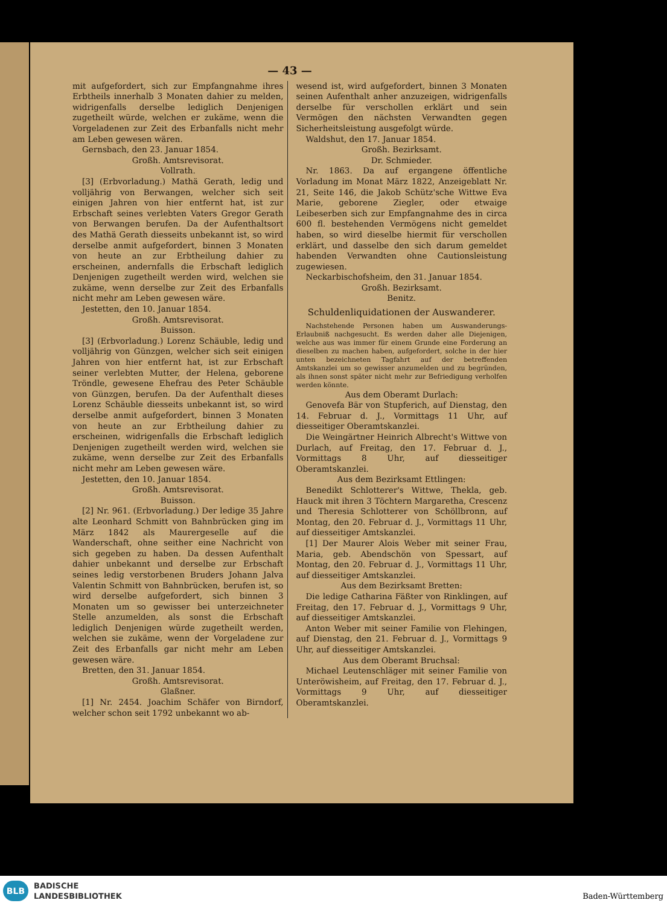— 43 —
mit aufgefordert, sich zur Empfangnahme ihres Erbtheils innerhalb 3 Monaten dahier zu melden, widrigenfalls derselbe lediglich Denjenigen zugetheilt würde, welchen er zukäme, wenn die Vorgeladenen zur Zeit des Erbanfalls nicht mehr am Leben gewesen wären.
Gernsbach, den 23. Januar 1854.
Großh. Amtsrevisorat.
Vollrath.
[3] (Erbvorladung.) Mathä Gerath, ledig und volljährig von Berwangen, welcher sich seit einigen Jahren von hier entfernt hat, ist zur Erbschaft seines verlebten Vaters Gregor Gerath von Berwangen berufen. Da der Aufenthaltsort des Mathä Gerath diesseits unbekannt ist, so wird derselbe anmit aufgefordert, binnen 3 Monaten von heute an zur Erbtheilung dahier zu erscheinen, andernfalls die Erbschaft lediglich Denjenigen zugetheilt werden wird, welchen sie zukäme, wenn derselbe zur Zeit des Erbanfalls nicht mehr am Leben gewesen wäre.
Jestetten, den 10. Januar 1854.
Großh. Amtsrevisorat.
Buisson.
[3] (Erbvorladung.) Lorenz Schäuble, ledig und volljährig von Günzgen, welcher sich seit einigen Jahren von hier entfernt hat, ist zur Erbschaft seiner verlebten Mutter, der Helena, geborene Tröndle, gewesene Ehefrau des Peter Schäuble von Günzgen, berufen. Da der Aufenthalt dieses Lorenz Schäuble diesseits unbekannt ist, so wird derselbe anmit aufgefordert, binnen 3 Monaten von heute an zur Erbtheilung dahier zu erscheinen, widrigenfalls die Erbschaft lediglich Denjenigen zugetheilt werden wird, welchen sie zukäme, wenn derselbe zur Zeit des Erbanfalls nicht mehr am Leben gewesen wäre.
Jestetten, den 10. Januar 1854.
Großh. Amtsrevisorat.
Buisson.
[2] Nr. 961. (Erbvorladung.) Der ledige 35 Jahre alte Leonhard Schmitt von Bahnbrücken ging im März 1842 als Maurergeselle auf die Wanderschaft, ohne seither eine Nachricht von sich gegeben zu haben. Da dessen Aufenthalt dahier unbekannt und derselbe zur Erbschaft seines ledig verstorbenen Bruders Johann Jalva Valentin Schmitt von Bahnbrücken, berufen ist, so wird derselbe aufgefordert, sich binnen 3 Monaten um so gewisser bei unterzeichneter Stelle anzumelden, als sonst die Erbschaft lediglich Denjenigen würde zugetheilt werden, welchen sie zukäme, wenn der Vorgeladene zur Zeit des Erbanfalls gar nicht mehr am Leben gewesen wäre.
Bretten, den 31. Januar 1854.
Großh. Amtsrevisorat.
Glaßner.
[1] Nr. 2454. Joachim Schäfer von Birndorf, welcher schon seit 1792 unbekannt wo ab-
wesend ist, wird aufgefordert, binnen 3 Monaten seinen Aufenthalt anher anzuzeigen, widrigenfalls derselbe für verschollen erklärt und sein Vermögen den nächsten Verwandten gegen Sicherheitsleistung ausgefolgt würde.
Waldshut, den 17. Januar 1854.
Großh. Bezirksamt.
Dr. Schmieder.
Nr. 1863. Da auf ergangene öffentliche Vorladung im Monat März 1822, Anzeigeblatt Nr. 21, Seite 146, die Jakob Schütz'sche Wittwe Eva Marie, geborene Ziegler, oder etwaige Leibeserben sich zur Empfangnahme des in circa 600 fl. bestehenden Vermögens nicht gemeldet haben, so wird dieselbe hiermit für verschollen erklärt, und dasselbe den sich darum gemeldet habenden Verwandten ohne Cautionsleistung zugewiesen.
Neckarbischofsheim, den 31. Januar 1854.
Großh. Bezirksamt.
Benitz.
Schuldenliquidationen der Auswanderer.
Nachstehende Personen haben um Auswanderungs-Erlaubniß nachgesucht. Es werden daher alle Diejenigen, welche aus was immer für einem Grunde eine Forderung an dieselben zu machen haben, aufgefordert, solche in der hier unten bezeichneten Tagfahrt auf der betreffenden Amtskanzlei um so gewisser anzumelden und zu begründen, als ihnen sonst später nicht mehr zur Befriedigung verholfen werden könnte.
Aus dem Oberamt Durlach:
Genovefa Bär von Stupferich, auf Dienstag, den 14. Februar d. J., Vormittags 11 Uhr, auf diesseitiger Oberamtskanzlei.
Die Weingärtner Heinrich Albrecht's Wittwe von Durlach, auf Freitag, den 17. Februar d. J., Vormittags 8 Uhr, auf diesseitiger Oberamtskanzlei.
Aus dem Bezirksamt Ettlingen:
Benedikt Schlotterer's Wittwe, Thekla, geb. Hauck mit ihren 3 Töchtern Margaretha, Crescenz und Theresia Schlotterer von Schöllbronn, auf Montag, den 20. Februar d. J., Vormittags 11 Uhr, auf diesseitiger Amtskanzlei.
[1] Der Maurer Alois Weber mit seiner Frau, Maria, geb. Abendschön von Spessart, auf Montag, den 20. Februar d. J., Vormittags 11 Uhr, auf diesseitiger Amtskanzlei.
Aus dem Bezirksamt Bretten:
Die ledige Catharina Fäßter von Rinklingen, auf Freitag, den 17. Februar d. J., Vormittags 9 Uhr, auf diesseitiger Amtskanzlei.
Anton Weber mit seiner Familie von Flehingen, auf Dienstag, den 21. Februar d. J., Vormittags 9 Uhr, auf diesseitiger Amtskanzlei.
Aus dem Oberamt Bruchsal:
Michael Leutenschläger mit seiner Familie von Unteröwisheim, auf Freitag, den 17. Februar d. J., Vormittags 9 Uhr, auf diesseitiger Oberamtskanzlei.
BLB
BADISCHE
LANDESBIBLIOTHEK
Baden-Württemberg